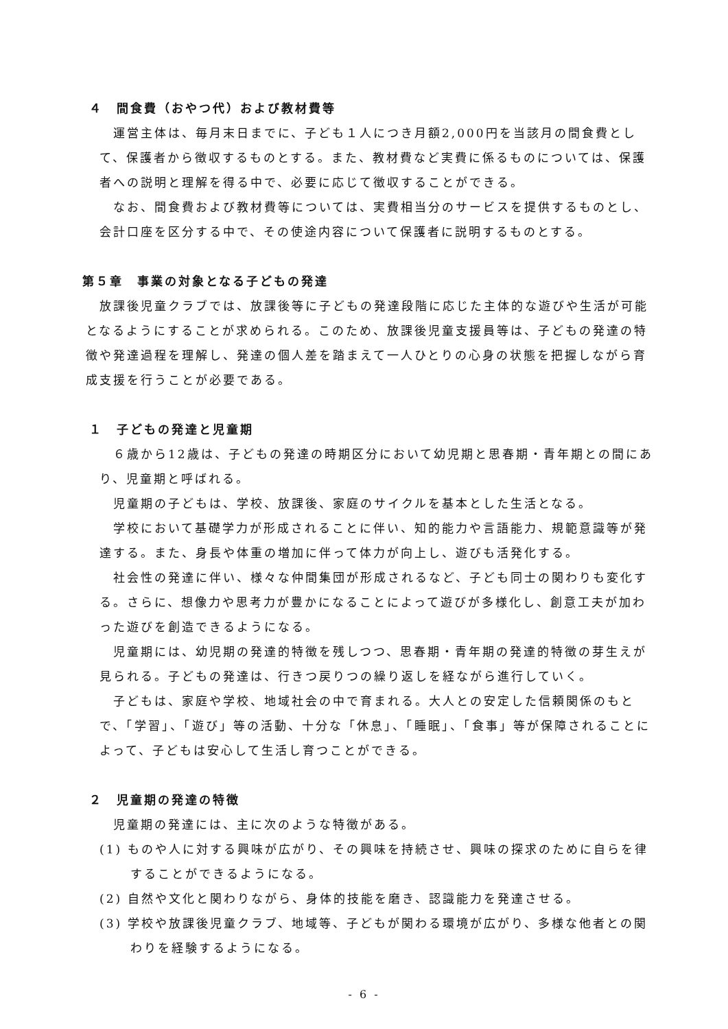４　間食費（おやつ代）および教材費等
運営主体は、毎月末日までに、子ども１人につき月額2,000円を当該月の間食費として、保護者から徴収するものとする。また、教材費など実費に係るものについては、保護者への説明と理解を得る中で、必要に応じて徴収することができる。
なお、間食費および教材費等については、実費相当分のサービスを提供するものとし、会計口座を区分する中で、その使途内容について保護者に説明するものとする。
第５章　事業の対象となる子どもの発達
放課後児童クラブでは、放課後等に子どもの発達段階に応じた主体的な遊びや生活が可能となるようにすることが求められる。このため、放課後児童支援員等は、子どもの発達の特徴や発達過程を理解し、発達の個人差を踏まえて一人ひとりの心身の状態を把握しながら育成支援を行うことが必要である。
１　子どもの発達と児童期
６歳から12歳は、子どもの発達の時期区分において幼児期と思春期・青年期との間にあり、児童期と呼ばれる。
児童期の子どもは、学校、放課後、家庭のサイクルを基本とした生活となる。
学校において基礎学力が形成されることに伴い、知的能力や言語能力、規範意識等が発達する。また、身長や体重の増加に伴って体力が向上し、遊びも活発化する。
社会性の発達に伴い、様々な仲間集団が形成されるなど、子ども同士の関わりも変化する。さらに、想像力や思考力が豊かになることによって遊びが多様化し、創意工夫が加わった遊びを創造できるようになる。
児童期には、幼児期の発達的特徴を残しつつ、思春期・青年期の発達的特徴の芽生えが見られる。子どもの発達は、行きつ戻りつの繰り返しを経ながら進行していく。
子どもは、家庭や学校、地域社会の中で育まれる。大人との安定した信頼関係のもとで、「学習」、「遊び」等の活動、十分な「休息」、「睡眠」、「食事」等が保障されることによって、子どもは安心して生活し育つことができる。
２　児童期の発達の特徴
児童期の発達には、主に次のような特徴がある。
(1) ものや人に対する興味が広がり、その興味を持続させ、興味の探求のために自らを律することができるようになる。
(2) 自然や文化と関わりながら、身体的技能を磨き、認識能力を発達させる。
(3) 学校や放課後児童クラブ、地域等、子どもが関わる環境が広がり、多様な他者との関わりを経験するようになる。
- 6 -